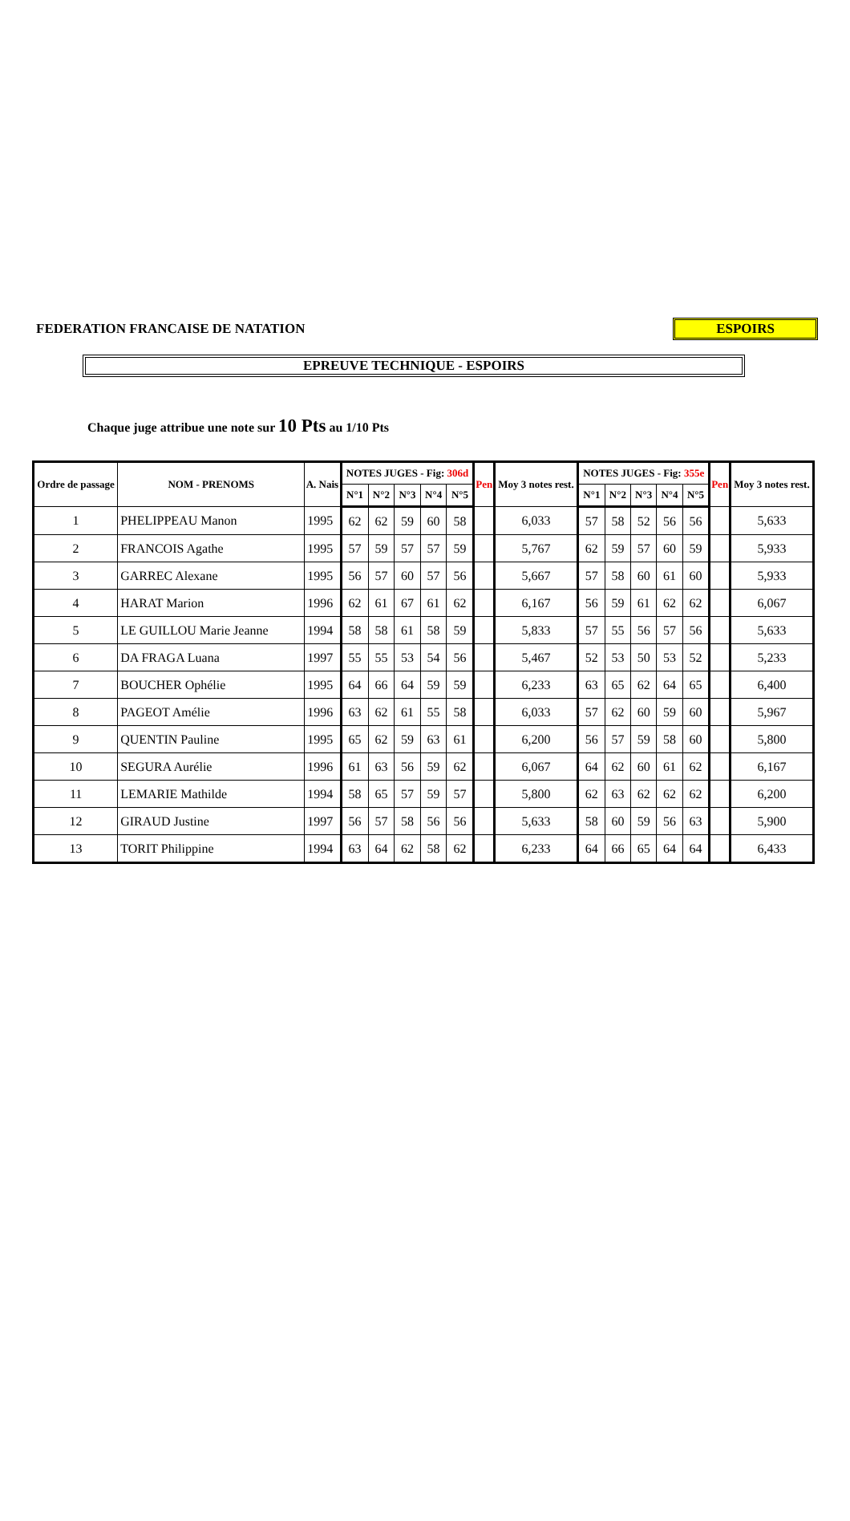FEDERATION FRANCAISE DE NATATION
ESPOIRS
EPREUVE TECHNIQUE - ESPOIRS
Chaque juge attribue une note sur 10 Pts au 1/10 Pts
| Ordre de passage | NOM - PRENOMS | A. Nais | NOTES JUGES - Fig: 306d | | | | | Pen | Moy 3 notes rest. | NOTES JUGES - Fig: 355e | | | | | Pen | Moy 3 notes rest. |
| --- | --- | --- | --- | --- | --- | --- | --- | --- | --- | --- | --- | --- | --- | --- | --- | --- |
| | | | N°1 | N°2 | N°3 | N°4 | N°5 | | | N°1 | N°2 | N°3 | N°4 | N°5 | | |
| 1 | PHELIPPEAU Manon | 1995 | 62 | 62 | 59 | 60 | 58 | | 6,033 | 57 | 58 | 52 | 56 | 56 | | 5,633 |
| 2 | FRANCOIS Agathe | 1995 | 57 | 59 | 57 | 57 | 59 | | 5,767 | 62 | 59 | 57 | 60 | 59 | | 5,933 |
| 3 | GARREC Alexane | 1995 | 56 | 57 | 60 | 57 | 56 | | 5,667 | 57 | 58 | 60 | 61 | 60 | | 5,933 |
| 4 | HARAT Marion | 1996 | 62 | 61 | 67 | 61 | 62 | | 6,167 | 56 | 59 | 61 | 62 | 62 | | 6,067 |
| 5 | LE GUILLOU Marie Jeanne | 1994 | 58 | 58 | 61 | 58 | 59 | | 5,833 | 57 | 55 | 56 | 57 | 56 | | 5,633 |
| 6 | DA FRAGA Luana | 1997 | 55 | 55 | 53 | 54 | 56 | | 5,467 | 52 | 53 | 50 | 53 | 52 | | 5,233 |
| 7 | BOUCHER Ophélie | 1995 | 64 | 66 | 64 | 59 | 59 | | 6,233 | 63 | 65 | 62 | 64 | 65 | | 6,400 |
| 8 | PAGEOT Amélie | 1996 | 63 | 62 | 61 | 55 | 58 | | 6,033 | 57 | 62 | 60 | 59 | 60 | | 5,967 |
| 9 | QUENTIN Pauline | 1995 | 65 | 62 | 59 | 63 | 61 | | 6,200 | 56 | 57 | 59 | 58 | 60 | | 5,800 |
| 10 | SEGURA Aurélie | 1996 | 61 | 63 | 56 | 59 | 62 | | 6,067 | 64 | 62 | 60 | 61 | 62 | | 6,167 |
| 11 | LEMARIE Mathilde | 1994 | 58 | 65 | 57 | 59 | 57 | | 5,800 | 62 | 63 | 62 | 62 | 62 | | 6,200 |
| 12 | GIRAUD Justine | 1997 | 56 | 57 | 58 | 56 | 56 | | 5,633 | 58 | 60 | 59 | 56 | 63 | | 5,900 |
| 13 | TORIT Philippine | 1994 | 63 | 64 | 62 | 58 | 62 | | 6,233 | 64 | 66 | 65 | 64 | 64 | | 6,433 |